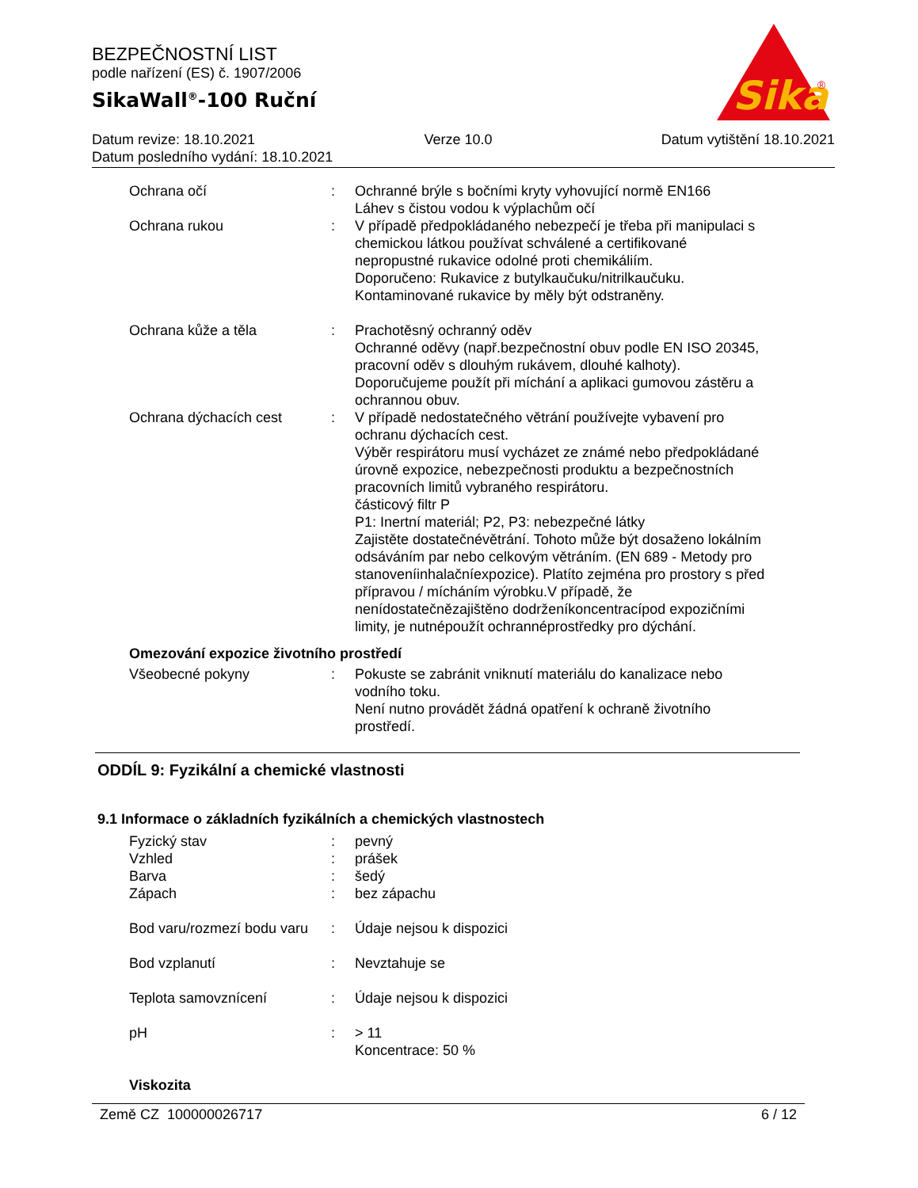BEZPEČNOSTNÍ LIST
podle nařízení (ES) č. 1907/2006
SikaWall<sup>®</sup>-100 Ruční
Sika
®
Datum revize: 18.10.2021 Verze 10.0 Datum vytištění 18.10.2021
Datum posledního vydání: 18.10.2021
Ochrana očí : Ochranné brýle s bočními kryty vyhovující normě EN166
Láhev s čistou vodou k výplachům očí
Ochrana rukou : V případě předpokládaného nebezpečí je třeba při manipulaci s chemickou látkou používat schválené a certifikované nepropustné rukavice odolné proti chemikáliím.
Doporučeno: Rukavice z butylkaučuku/nitrilkaučuku.
Kontaminované rukavice by měly být odstraněny.
Ochrana kůže a těla : Prachotěsný ochranný oděv
Ochranné oděvy (např.bezpečnostní obuv podle EN ISO 20345, pracovní oděv s dlouhým rukávem, dlouhé kalhoty).
Doporučujeme použít při míchání a aplikaci gumovou zástěru a ochrannou obuv.
Ochrana dýchacích cest : V případě nedostatečného větrání používejte vybavení pro ochranu dýchacích cest.
Výběr respirátoru musí vycházet ze známé nebo předpokládané úrovně expozice, nebezpečnosti produktu a bezpečnostních pracovních limitů vybraného respirátoru.
částicový filtr P
P1: Inertní materiál; P2, P3: nebezpečné látky
Zajistěte dostatečnévětrání. Tohoto může být dosaženo lokálním odsáváním par nebo celkovým větráním. (EN 689 - Metody pro stanoveníinhalačníexpozice). Platíto zejména pro prostory s před přípravou / mícháním výrobku.V případě, že nenídostatečnězajištěno dodrženíkoncentracípod expozičními limity, je nutnépoužít ochrannéprostředky pro dýchání.
Omezování expozice životního prostředí
Všeobecné pokyny : Pokuste se zabránit vniknutí materiálu do kanalizace nebo vodního toku.
Není nutno provádět žádná opatření k ochraně životního prostředí.
ODDÍL 9: Fyzikální a chemické vlastnosti
9.1 Informace o základních fyzikálních a chemických vlastnostech
Fyzický stav : pevný
Vzhled : prášek
Barva : šedý
Zápach : bez zápachu
Bod varu/rozmezí bodu varu
: Údaje nejsou k dispozici
Bod vzplanutí : Nevztahuje se
Teplota samovznícení : Údaje nejsou k dispozici
pH : > 11
Koncentrace: 50 %
Viskozita
Země CZ 100000026717 6 / 12